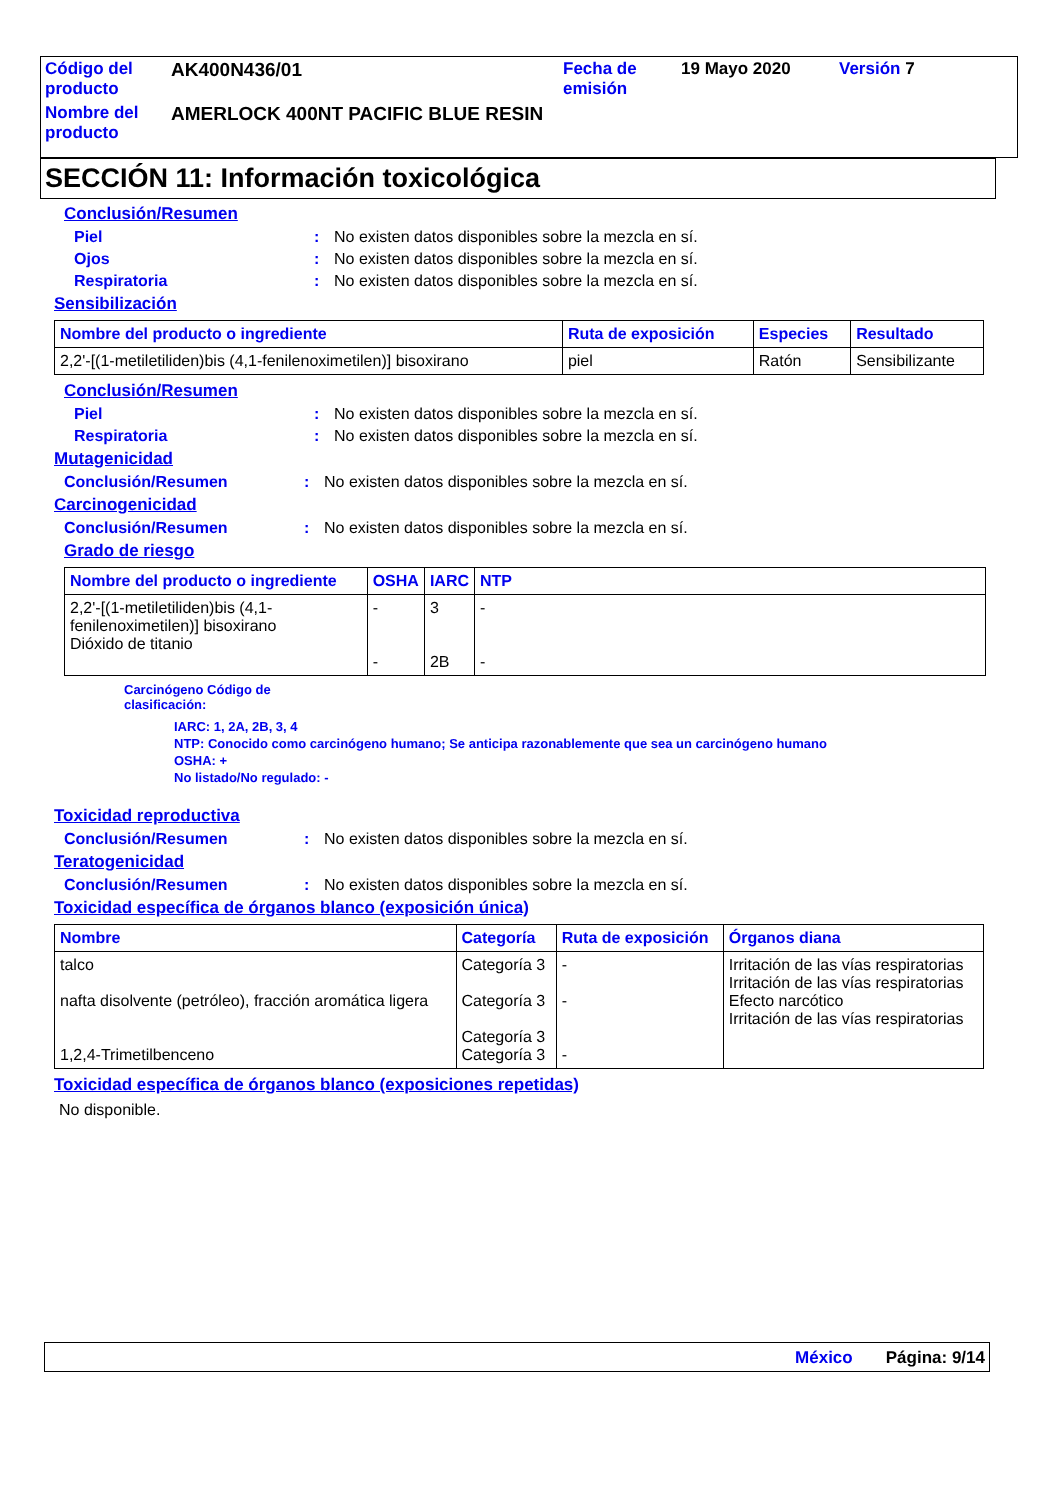| Código del producto | AK400N436/01 | Fecha de emisión | 19 Mayo 2020 | Versión 7 |
| Nombre del producto | AMERLOCK 400NT PACIFIC BLUE RESIN | | | |
SECCIÓN 11: Información toxicológica
Conclusión/Resumen
Piel : No existen datos disponibles sobre la mezcla en sí.
Ojos : No existen datos disponibles sobre la mezcla en sí.
Respiratoria : No existen datos disponibles sobre la mezcla en sí.
Sensibilización
| Nombre del producto o ingrediente | Ruta de exposición | Especies | Resultado |
| --- | --- | --- | --- |
| 2,2'-[(1-metiletiliden)bis (4,1-fenilenoximetilen)] bisoxirano | piel | Ratón | Sensibilizante |
Conclusión/Resumen
Piel : No existen datos disponibles sobre la mezcla en sí.
Respiratoria : No existen datos disponibles sobre la mezcla en sí.
Mutagenicidad
Conclusión/Resumen : No existen datos disponibles sobre la mezcla en sí.
Carcinogenicidad
Conclusión/Resumen : No existen datos disponibles sobre la mezcla en sí.
Grado de riesgo
| Nombre del producto o ingrediente | OSHA | IARC | NTP |
| --- | --- | --- | --- |
| 2,2'-[(1-metiletiliden)bis (4,1-fenilenoximetilen)] bisoxirano Dióxido de titanio | - - | 3 2B | - - |
Carcinógeno Código de
clasificación:
IARC: 1, 2A, 2B, 3, 4
NTP: Conocido como carcinógeno humano; Se anticipa razonablemente que sea un carcinógeno humano
OSHA: +
No listado/No regulado: -
Toxicidad reproductiva
Conclusión/Resumen : No existen datos disponibles sobre la mezcla en sí.
Teratogenicidad
Conclusión/Resumen : No existen datos disponibles sobre la mezcla en sí.
Toxicidad específica de órganos blanco (exposición única)
| Nombre | Categoría | Ruta de exposición | Órganos diana |
| --- | --- | --- | --- |
| talco nafta disolvente (petróleo), fracción aromática ligera 1,2,4-Trimetilbenceno | Categoría 3 Categoría 3 Categoría 3 Categoría 3 | - - - | Irritación de las vías respiratorias Irritación de las vías respiratorias Efecto narcótico Irritación de las vías respiratorias |
Toxicidad específica de órganos blanco (exposiciones repetidas)
No disponible.
México Página: 9/14